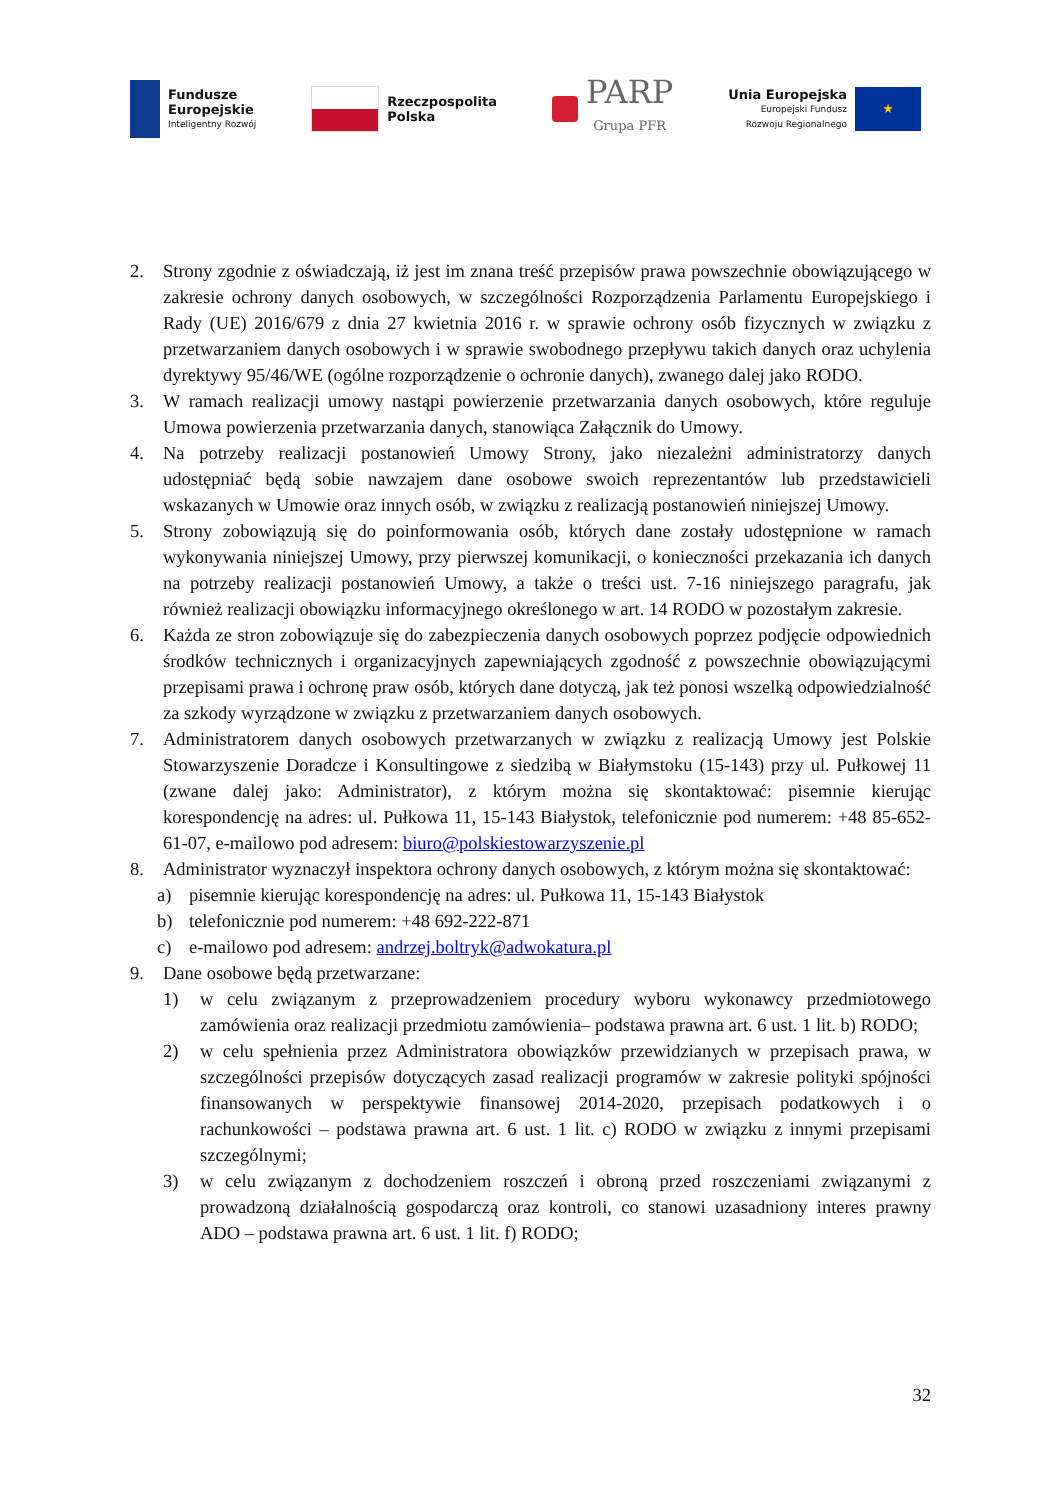Fundusze
Europejskie
Inteligentny Rozwój
Rzeczpospolita
Polska
PARP
Grupa PFR
Unia Europejska
Europejski Fundusz
Rozwoju Regionalnego
★
2. Strony zgodnie z oświadczają, iż jest im znana treść przepisów prawa powszechnie obowiązującego w zakresie ochrony danych osobowych, w szczególności Rozporządzenia Parlamentu Europejskiego i Rady (UE) 2016/679 z dnia 27 kwietnia 2016 r. w sprawie ochrony osób fizycznych w związku z przetwarzaniem danych osobowych i w sprawie swobodnego przepływu takich danych oraz uchylenia dyrektywy 95/46/WE (ogólne rozporządzenie o ochronie danych), zwanego dalej jako RODO.
3. W ramach realizacji umowy nastąpi powierzenie przetwarzania danych osobowych, które reguluje Umowa powierzenia przetwarzania danych, stanowiąca Załącznik do Umowy.
4. Na potrzeby realizacji postanowień Umowy Strony, jako niezależni administratorzy danych udostępniać będą sobie nawzajem dane osobowe swoich reprezentantów lub przedstawicieli wskazanych w Umowie oraz innych osób, w związku z realizacją postanowień niniejszej Umowy.
5. Strony zobowiązują się do poinformowania osób, których dane zostały udostępnione w ramach wykonywania niniejszej Umowy, przy pierwszej komunikacji, o konieczności przekazania ich danych na potrzeby realizacji postanowień Umowy, a także o treści ust. 7-16 niniejszego paragrafu, jak również realizacji obowiązku informacyjnego określonego w art. 14 RODO w pozostałym zakresie.
6. Każda ze stron zobowiązuje się do zabezpieczenia danych osobowych poprzez podjęcie odpowiednich środków technicznych i organizacyjnych zapewniających zgodność z powszechnie obowiązującymi przepisami prawa i ochronę praw osób, których dane dotyczą, jak też ponosi wszelką odpowiedzialność za szkody wyrządzone w związku z przetwarzaniem danych osobowych.
7. Administratorem danych osobowych przetwarzanych w związku z realizacją Umowy jest Polskie Stowarzyszenie Doradcze i Konsultingowe z siedzibą w Białymstoku (15-143) przy ul. Pułkowej 11 (zwane dalej jako: Administrator), z którym można się skontaktować: pisemnie kierując korespondencję na adres: ul. Pułkowa 11, 15-143 Białystok, telefonicznie pod numerem: +48 85-652-61-07, e-mailowo pod adresem: biuro@polskiestowarzyszenie.pl
8. Administrator wyznaczył inspektora ochrony danych osobowych, z którym można się skontaktować:
a) pisemnie kierując korespondencję na adres: ul. Pułkowa 11, 15-143 Białystok
b) telefonicznie pod numerem: +48 692-222-871
c) e-mailowo pod adresem: andrzej.boltryk@adwokatura.pl
9. Dane osobowe będą przetwarzane:
1) w celu związanym z przeprowadzeniem procedury wyboru wykonawcy przedmiotowego zamówienia oraz realizacji przedmiotu zamówienia– podstawa prawna art. 6 ust. 1 lit. b) RODO;
2) w celu spełnienia przez Administratora obowiązków przewidzianych w przepisach prawa, w szczególności przepisów dotyczących zasad realizacji programów w zakresie polityki spójności finansowanych w perspektywie finansowej 2014-2020, przepisach podatkowych i o rachunkowości – podstawa prawna art. 6 ust. 1 lit. c) RODO w związku z innymi przepisami szczególnymi;
3) w celu związanym z dochodzeniem roszczeń i obroną przed roszczeniami związanymi z prowadzoną działalnością gospodarczą oraz kontroli, co stanowi uzasadniony interes prawny ADO – podstawa prawna art. 6 ust. 1 lit. f) RODO;
32